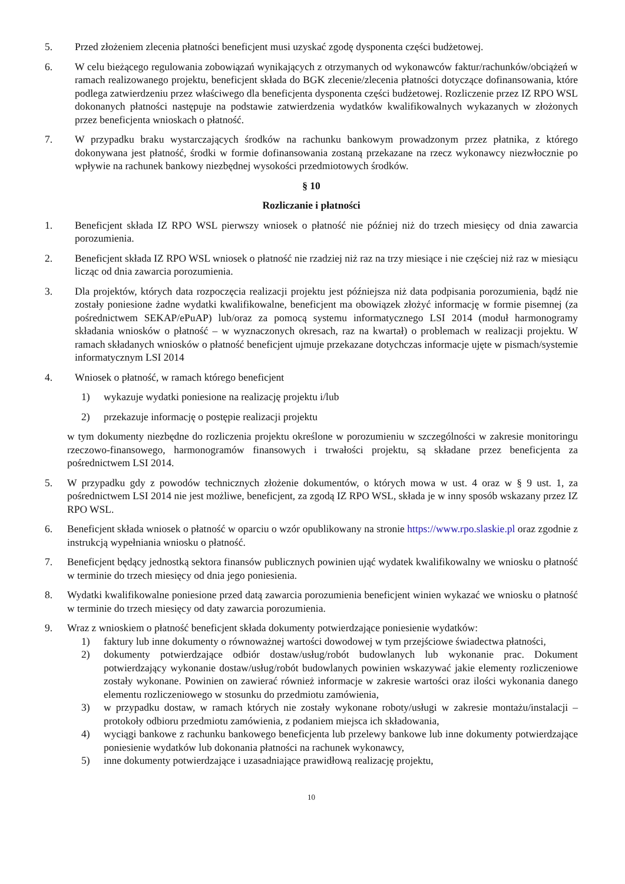5. Przed złożeniem zlecenia płatności beneficjent musi uzyskać zgodę dysponenta części budżetowej.
6. W celu bieżącego regulowania zobowiązań wynikających z otrzymanych od wykonawców faktur/rachunków/obciążeń w ramach realizowanego projektu, beneficjent składa do BGK zlecenie/zlecenia płatności dotyczące dofinansowania, które podlega zatwierdzeniu przez właściwego dla beneficjenta dysponenta części budżetowej. Rozliczenie przez IZ RPO WSL dokonanych płatności następuje na podstawie zatwierdzenia wydatków kwalifikowalnych wykazanych w złożonych przez beneficjenta wnioskach o płatność.
7. W przypadku braku wystarczających środków na rachunku bankowym prowadzonym przez płatnika, z którego dokonywana jest płatność, środki w formie dofinansowania zostaną przekazane na rzecz wykonawcy niezwłocznie po wpływie na rachunek bankowy niezbędnej wysokości przedmiotowych środków.
§ 10
Rozliczanie i płatności
1. Beneficjent składa IZ RPO WSL pierwszy wniosek o płatność nie później niż do trzech miesięcy od dnia zawarcia porozumienia.
2. Beneficjent składa IZ RPO WSL wniosek o płatność nie rzadziej niż raz na trzy miesiące i nie częściej niż raz w miesiącu licząc od dnia zawarcia porozumienia.
3. Dla projektów, których data rozpoczęcia realizacji projektu jest późniejsza niż data podpisania porozumienia, bądź nie zostały poniesione żadne wydatki kwalifikowalne, beneficjent ma obowiązek złożyć informację w formie pisemnej (za pośrednictwem SEKAP/ePuAP) lub/oraz za pomocą systemu informatycznego LSI 2014 (moduł harmonogramy składania wniosków o płatność – w wyznaczonych okresach, raz na kwartał) o problemach w realizacji projektu. W ramach składanych wniosków o płatność beneficjent ujmuje przekazane dotychczas informacje ujęte w pismach/systemie informatycznym LSI 2014
4. Wniosek o płatność, w ramach którego beneficjent
1) wykazuje wydatki poniesione na realizację projektu i/lub
2) przekazuje informację o postępie realizacji projektu
w tym dokumenty niezbędne do rozliczenia projektu określone w porozumieniu w szczególności w zakresie monitoringu rzeczowo-finansowego, harmonogramów finansowych i trwałości projektu, są składane przez beneficjenta za pośrednictwem LSI 2014.
5. W przypadku gdy z powodów technicznych złożenie dokumentów, o których mowa w ust. 4 oraz w § 9 ust. 1, za pośrednictwem LSI 2014 nie jest możliwe, beneficjent, za zgodą IZ RPO WSL, składa je w inny sposób wskazany przez IZ RPO WSL.
6. Beneficjent składa wniosek o płatność w oparciu o wzór opublikowany na stronie https://www.rpo.slaskie.pl oraz zgodnie z instrukcją wypełniania wniosku o płatność.
7. Beneficjent będący jednostką sektora finansów publicznych powinien ująć wydatek kwalifikowalny we wniosku o płatność w terminie do trzech miesięcy od dnia jego poniesienia.
8. Wydatki kwalifikowalne poniesione przed datą zawarcia porozumienia beneficjent winien wykazać we wniosku o płatność w terminie do trzech miesięcy od daty zawarcia porozumienia.
9. Wraz z wnioskiem o płatność beneficjent składa dokumenty potwierdzające poniesienie wydatków:
1) faktury lub inne dokumenty o równoważnej wartości dowodowej w tym przejściowe świadectwa płatności,
2) dokumenty potwierdzające odbiór dostaw/usług/robót budowlanych lub wykonanie prac. Dokument potwierdzający wykonanie dostaw/usług/robót budowlanych powinien wskazywać jakie elementy rozliczeniowe zostały wykonane. Powinien on zawierać również informacje w zakresie wartości oraz ilości wykonania danego elementu rozliczeniowego w stosunku do przedmiotu zamówienia,
3) w przypadku dostaw, w ramach których nie zostały wykonane roboty/usługi w zakresie montażu/instalacji – protokoły odbioru przedmiotu zamówienia, z podaniem miejsca ich składowania,
4) wyciągi bankowe z rachunku bankowego beneficjenta lub przelewy bankowe lub inne dokumenty potwierdzające poniesienie wydatków lub dokonania płatności na rachunek wykonawcy,
5) inne dokumenty potwierdzające i uzasadniające prawidłową realizację projektu,
10